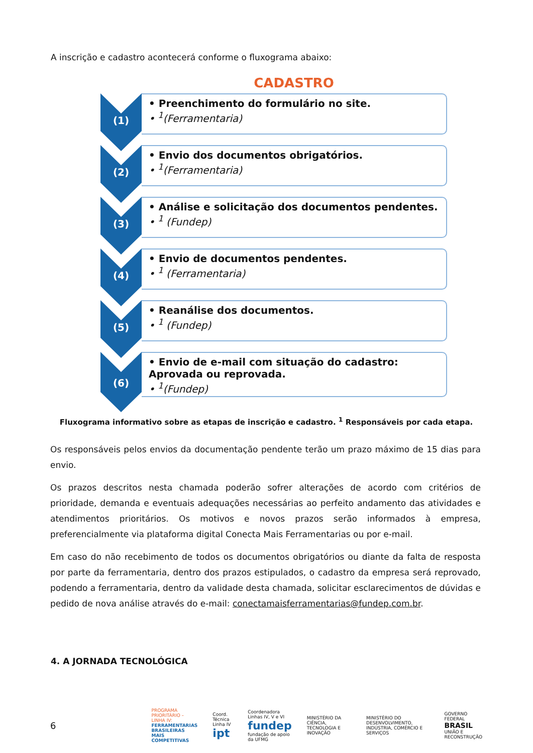A inscrição e cadastro acontecerá conforme o fluxograma abaixo:
CADASTRO
(1)
• Preenchimento do formulário no site.
• <sup>1</sup>(Ferramentaria)
(2)
• Envio dos documentos obrigatórios.
• <sup>1</sup>(Ferramentaria)
(3)
• Análise e solicitação dos documentos pendentes.
• <sup>1</sup> (Fundep)
(4)
• Envio de documentos pendentes.
• <sup>1</sup> (Ferramentaria)
(5)
• Reanálise dos documentos.
• <sup>1</sup> (Fundep)
(6)
• Envio de e-mail com situação do cadastro: Aprovada ou reprovada.
• <sup>1</sup>(Fundep)
Fluxograma informativo sobre as etapas de inscrição e cadastro. <sup>1</sup> Responsáveis por cada etapa.
Os responsáveis pelos envios da documentação pendente terão um prazo máximo de 15 dias para envio.
Os prazos descritos nesta chamada poderão sofrer alterações de acordo com critérios de prioridade, demanda e eventuais adequações necessárias ao perfeito andamento das atividades e atendimentos prioritários. Os motivos e novos prazos serão informados à empresa, preferencialmente via plataforma digital Conecta Mais Ferramentarias ou por e-mail.
Em caso do não recebimento de todos os documentos obrigatórios ou diante da falta de resposta por parte da ferramentaria, dentro dos prazos estipulados, o cadastro da empresa será reprovado, podendo a ferramentaria, dentro da validade desta chamada, solicitar esclarecimentos de dúvidas e pedido de nova análise através do e-mail: conectamaisferramentarias@fundep.com.br.
4. A JORNADA TECNOLÓGICA
6 PROGRAMA PRIORITÁRIO – LINHA IV:
FERRAMENTARIAS BRASILEIRAS
MAIS COMPETITIVAS Coord. Técnica Linha IV
ipt Coordenadora Linhas IV, V e VI
fundep fundação de apoio da UFMG MINISTÉRIO DA CIÊNCIA, TECNOLOGIA E INOVAÇÃO MINISTÉRIO DO DESENVOLVIMENTO, INDÚSTRIA, COMÉRCIO E SERVIÇOS GOVERNO FEDERAL
BRASIL
UNIÃO E RECONSTRUÇÃO